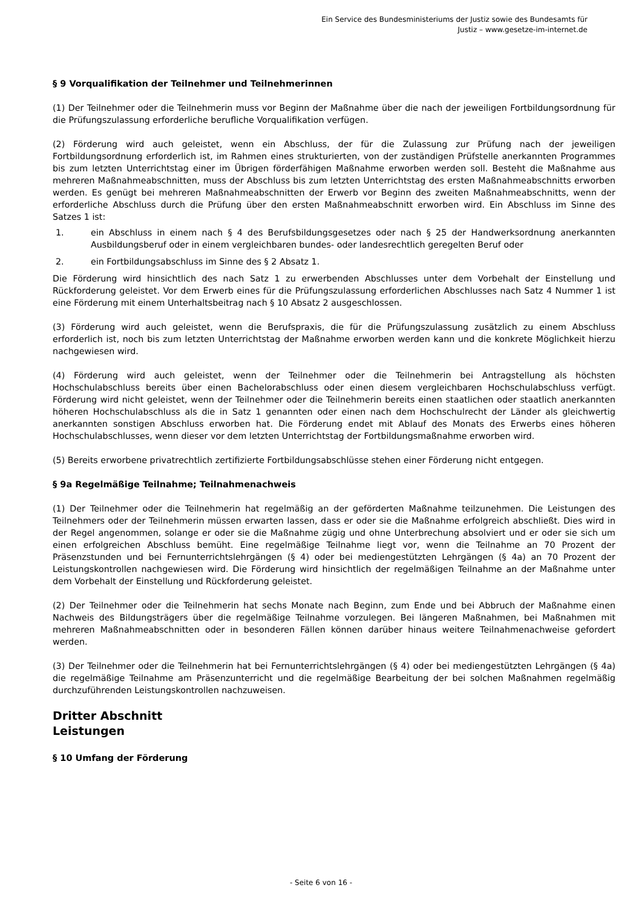Ein Service des Bundesministeriums der Justiz sowie des Bundesamts für
Justiz – www.gesetze-im-internet.de
§ 9 Vorqualifikation der Teilnehmer und Teilnehmerinnen
(1) Der Teilnehmer oder die Teilnehmerin muss vor Beginn der Maßnahme über die nach der jeweiligen Fortbildungsordnung für die Prüfungszulassung erforderliche berufliche Vorqualifikation verfügen.
(2) Förderung wird auch geleistet, wenn ein Abschluss, der für die Zulassung zur Prüfung nach der jeweiligen Fortbildungsordnung erforderlich ist, im Rahmen eines strukturierten, von der zuständigen Prüfstelle anerkannten Programmes bis zum letzten Unterrichtstag einer im Übrigen förderfähigen Maßnahme erworben werden soll. Besteht die Maßnahme aus mehreren Maßnahmeabschnitten, muss der Abschluss bis zum letzten Unterrichtstag des ersten Maßnahmeabschnitts erworben werden. Es genügt bei mehreren Maßnahmeabschnitten der Erwerb vor Beginn des zweiten Maßnahmeabschnitts, wenn der erforderliche Abschluss durch die Prüfung über den ersten Maßnahmeabschnitt erworben wird. Ein Abschluss im Sinne des Satzes 1 ist:
1. ein Abschluss in einem nach § 4 des Berufsbildungsgesetzes oder nach § 25 der Handwerksordnung anerkannten Ausbildungsberuf oder in einem vergleichbaren bundes- oder landesrechtlich geregelten Beruf oder
2. ein Fortbildungsabschluss im Sinne des § 2 Absatz 1.
Die Förderung wird hinsichtlich des nach Satz 1 zu erwerbenden Abschlusses unter dem Vorbehalt der Einstellung und Rückforderung geleistet. Vor dem Erwerb eines für die Prüfungszulassung erforderlichen Abschlusses nach Satz 4 Nummer 1 ist eine Förderung mit einem Unterhaltsbeitrag nach § 10 Absatz 2 ausgeschlossen.
(3) Förderung wird auch geleistet, wenn die Berufspraxis, die für die Prüfungszulassung zusätzlich zu einem Abschluss erforderlich ist, noch bis zum letzten Unterrichtstag der Maßnahme erworben werden kann und die konkrete Möglichkeit hierzu nachgewiesen wird.
(4) Förderung wird auch geleistet, wenn der Teilnehmer oder die Teilnehmerin bei Antragstellung als höchsten Hochschulabschluss bereits über einen Bachelorabschluss oder einen diesem vergleichbaren Hochschulabschluss verfügt. Förderung wird nicht geleistet, wenn der Teilnehmer oder die Teilnehmerin bereits einen staatlichen oder staatlich anerkannten höheren Hochschulabschluss als die in Satz 1 genannten oder einen nach dem Hochschulrecht der Länder als gleichwertig anerkannten sonstigen Abschluss erworben hat. Die Förderung endet mit Ablauf des Monats des Erwerbs eines höheren Hochschulabschlusses, wenn dieser vor dem letzten Unterrichtstag der Fortbildungsmaßnahme erworben wird.
(5) Bereits erworbene privatrechtlich zertifizierte Fortbildungsabschlüsse stehen einer Förderung nicht entgegen.
§ 9a Regelmäßige Teilnahme; Teilnahmenachweis
(1) Der Teilnehmer oder die Teilnehmerin hat regelmäßig an der geförderten Maßnahme teilzunehmen. Die Leistungen des Teilnehmers oder der Teilnehmerin müssen erwarten lassen, dass er oder sie die Maßnahme erfolgreich abschließt. Dies wird in der Regel angenommen, solange er oder sie die Maßnahme zügig und ohne Unterbrechung absolviert und er oder sie sich um einen erfolgreichen Abschluss bemüht. Eine regelmäßige Teilnahme liegt vor, wenn die Teilnahme an 70 Prozent der Präsenzstunden und bei Fernunterrichtslehrgängen (§ 4) oder bei mediengestützten Lehrgängen (§ 4a) an 70 Prozent der Leistungskontrollen nachgewiesen wird. Die Förderung wird hinsichtlich der regelmäßigen Teilnahme an der Maßnahme unter dem Vorbehalt der Einstellung und Rückforderung geleistet.
(2) Der Teilnehmer oder die Teilnehmerin hat sechs Monate nach Beginn, zum Ende und bei Abbruch der Maßnahme einen Nachweis des Bildungsträgers über die regelmäßige Teilnahme vorzulegen. Bei längeren Maßnahmen, bei Maßnahmen mit mehreren Maßnahmeabschnitten oder in besonderen Fällen können darüber hinaus weitere Teilnahmenachweise gefordert werden.
(3) Der Teilnehmer oder die Teilnehmerin hat bei Fernunterrichtslehrgängen (§ 4) oder bei mediengestützten Lehrgängen (§ 4a) die regelmäßige Teilnahme am Präsenzunterricht und die regelmäßige Bearbeitung der bei solchen Maßnahmen regelmäßig durchzuführenden Leistungskontrollen nachzuweisen.
Dritter Abschnitt
Leistungen
§ 10 Umfang der Förderung
- Seite 6 von 16 -